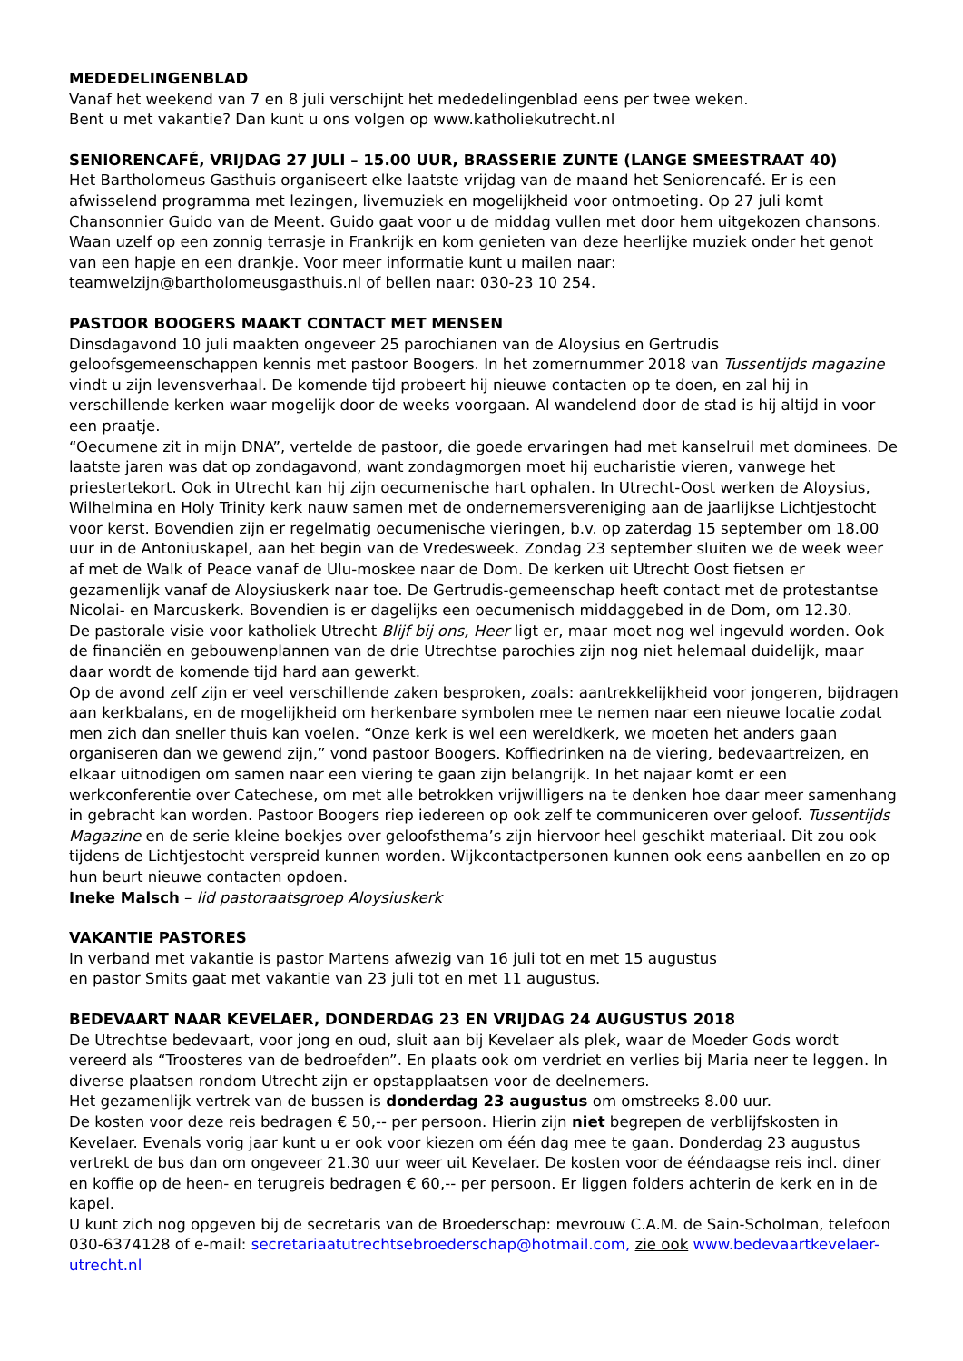MEDEDELINGENBLAD
Vanaf het weekend van 7 en 8 juli verschijnt het mededelingenblad eens per twee weken.
Bent u met vakantie? Dan kunt u ons volgen op www.katholiekutrecht.nl
SENIORENCAFÉ, VRIJDAG 27 JULI – 15.00 UUR, BRASSERIE ZUNTE (LANGE SMEESTRAAT 40)
Het Bartholomeus Gasthuis organiseert elke laatste vrijdag van de maand het Seniorencafé. Er is een afwisselend programma met lezingen, livemuziek en mogelijkheid voor ontmoeting. Op 27 juli komt Chansonnier Guido van de Meent. Guido gaat voor u de middag vullen met door hem uitgekozen chansons. Waan uzelf op een zonnig terrasje in Frankrijk en kom genieten van deze heerlijke muziek onder het genot van een hapje en een drankje. Voor meer informatie kunt u mailen naar: teamwelzijn@bartholomeusgasthuis.nl of bellen naar: 030-23 10 254.
PASTOOR BOOGERS MAAKT CONTACT MET MENSEN
Dinsdagavond 10 juli maakten ongeveer 25 parochianen van de Aloysius en Gertrudis geloofsgemeenschappen kennis met pastoor Boogers. In het zomernummer 2018 van Tussentijds magazine vindt u zijn levensverhaal. De komende tijd probeert hij nieuwe contacten op te doen, en zal hij in verschillende kerken waar mogelijk door de weeks voorgaan. Al wandelend door de stad is hij altijd in voor een praatje.
“Oecumene zit in mijn DNA”, vertelde de pastoor, die goede ervaringen had met kanselruil met dominees. De laatste jaren was dat op zondagavond, want zondagmorgen moet hij eucharistie vieren, vanwege het priestertekort. Ook in Utrecht kan hij zijn oecumenische hart ophalen. In Utrecht-Oost werken de Aloysius, Wilhelmina en Holy Trinity kerk nauw samen met de ondernemersvereniging aan de jaarlijkse Lichtjestocht voor kerst. Bovendien zijn er regelmatig oecumenische vieringen, b.v. op zaterdag 15 september om 18.00 uur in de Antoniuskapel, aan het begin van de Vredesweek. Zondag 23 september sluiten we de week weer af met de Walk of Peace vanaf de Ulu-moskee naar de Dom. De kerken uit Utrecht Oost fietsen er gezamenlijk vanaf de Aloysiuskerk naar toe. De Gertrudis-gemeenschap heeft contact met de protestantse Nicolai- en Marcuskerk. Bovendien is er dagelijks een oecumenisch middaggebed in de Dom, om 12.30.
De pastorale visie voor katholiek Utrecht Blijf bij ons, Heer ligt er, maar moet nog wel ingevuld worden. Ook de financiën en gebouwenplannen van de drie Utrechtse parochies zijn nog niet helemaal duidelijk, maar daar wordt de komende tijd hard aan gewerkt.
Op de avond zelf zijn er veel verschillende zaken besproken, zoals: aantrekkelijkheid voor jongeren, bijdragen aan kerkbalans, en de mogelijkheid om herkenbare symbolen mee te nemen naar een nieuwe locatie zodat men zich dan sneller thuis kan voelen. “Onze kerk is wel een wereldkerk, we moeten het anders gaan organiseren dan we gewend zijn,” vond pastoor Boogers. Koffiedrinken na de viering, bedevaartreizen, en elkaar uitnodigen om samen naar een viering te gaan zijn belangrijk. In het najaar komt er een werkconferentie over Catechese, om met alle betrokken vrijwilligers na te denken hoe daar meer samenhang in gebracht kan worden. Pastoor Boogers riep iedereen op ook zelf te communiceren over geloof. Tussentijds Magazine en de serie kleine boekjes over geloofsthema’s zijn hiervoor heel geschikt materiaal. Dit zou ook tijdens de Lichtjestocht verspreid kunnen worden. Wijkcontactpersonen kunnen ook eens aanbellen en zo op hun beurt nieuwe contacten opdoen.
Ineke Malsch – lid pastoraatsgroep Aloysiuskerk
VAKANTIE PASTORES
In verband met vakantie is pastor Martens afwezig van 16 juli tot en met 15 augustus
en pastor Smits gaat met vakantie van 23 juli tot en met 11 augustus.
BEDEVAART NAAR KEVELAER, DONDERDAG 23 EN VRIJDAG 24 AUGUSTUS 2018
De Utrechtse bedevaart, voor jong en oud, sluit aan bij Kevelaer als plek, waar de Moeder Gods wordt vereerd als “Troosteres van de bedroefden”. En plaats ook om verdriet en verlies bij Maria neer te leggen. In diverse plaatsen rondom Utrecht zijn er opstapplaatsen voor de deelnemers.
Het gezamenlijk vertrek van de bussen is donderdag 23 augustus om omstreeks 8.00 uur.
De kosten voor deze reis bedragen € 50,-- per persoon. Hierin zijn niet begrepen de verblijfskosten in Kevelaer. Evenals vorig jaar kunt u er ook voor kiezen om één dag mee te gaan. Donderdag 23 augustus vertrekt de bus dan om ongeveer 21.30 uur weer uit Kevelaer. De kosten voor de ééndaagse reis incl. diner en koffie op de heen- en terugreis bedragen € 60,-- per persoon. Er liggen folders achterin de kerk en in de kapel.
U kunt zich nog opgeven bij de secretaris van de Broederschap: mevrouw C.A.M. de Sain-Scholman, telefoon 030-6374128 of e-mail: secretariaatutrechtsebroederschap@hotmail.com, zie ook www.bedevaartkevelaer-utrecht.nl